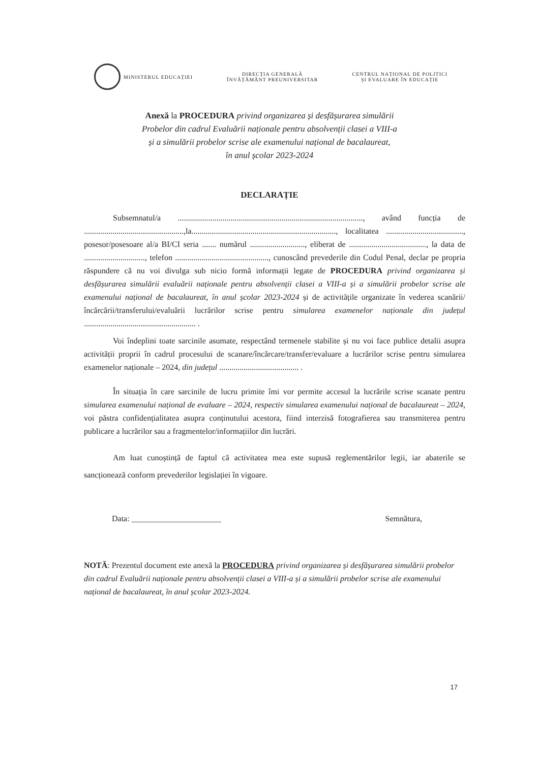MINISTERUL EDUCAȚIEI
DIRECȚIA GENERALĂ
ÎNVĂȚĂMÂNT PREUNIVERSITAR
CENTRUL NAȚIONAL DE POLITICI
ȘI EVALUARE ÎN EDUCAȚIE
Anexă la PROCEDURA privind organizarea și desfășurarea simulării
Probelor din cadrul Evaluării naționale pentru absolvenții clasei a VIII-a
și a simulării probelor scrise ale examenului național de bacalaureat,
în anul școlar 2023-2024
DECLARAȚIE
Subsemnatul/a ..........................................................................................., având funcția de .................................................,la......................................................................., localitatea ......................................, posesor/posesoare al/a BI/CI seria ....... numărul ..........................., eliberat de ......................................, la data de .............................., telefon .............................................., cunoscând prevederile din Codul Penal, declar pe propria răspundere că nu voi divulga sub nicio formă informații legate de PROCEDURA privind organizarea și desfășurarea simulării evaluării naționale pentru absolvenții clasei a VIII-a și a simulării probelor scrise ale examenului național de bacalaureat, în anul școlar 2023-2024 și de activitățile organizate în vederea scanării/încărcării/transferului/evaluării lucrărilor scrise pentru simularea examenelor naționale din județul ....................................................... .
Voi îndeplini toate sarcinile asumate, respectând termenele stabilite și nu voi face publice detalii asupra activității proprii în cadrul procesului de scanare/încărcare/transfer/evaluare a lucrărilor scrise pentru simularea examenelor naționale – 2024, din județul ....................................... .
În situația în care sarcinile de lucru primite îmi vor permite accesul la lucrările scrise scanate pentru simularea examenului național de evaluare – 2024, respectiv simularea examenului național de bacalaureat – 2024, voi păstra confidențialitatea asupra conținutului acestora, fiind interzisă fotografierea sau transmiterea pentru publicare a lucrărilor sau a fragmentelor/informațiilor din lucrări.
Am luat cunoștință de faptul că activitatea mea este supusă reglementărilor legii, iar abaterile se sancționează conform prevederilor legislației în vigoare.
Data: ______________________ Semnătura,
NOTĂ: Prezentul document este anexă la PROCEDURA privind organizarea și desfășurarea simulării probelor din cadrul Evaluării naționale pentru absolvenții clasei a VIII-a și a simulării probelor scrise ale examenului național de bacalaureat, în anul școlar 2023-2024.
17